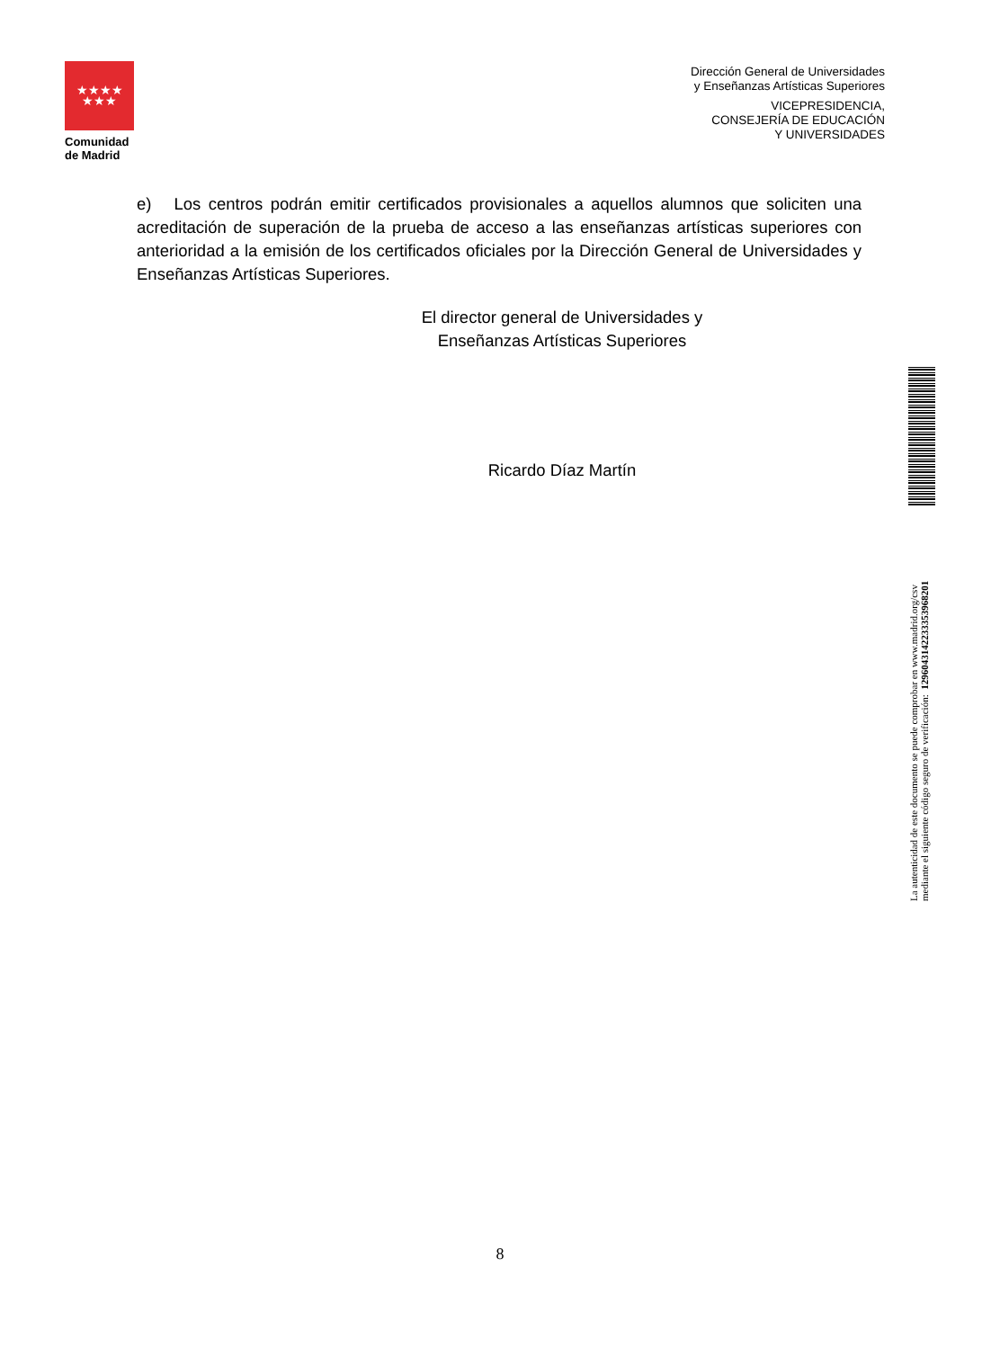★★★★
★★★
Comunidad
de Madrid
Dirección General de Universidades
y Enseñanzas Artísticas Superiores
VICEPRESIDENCIA,
CONSEJERÍA DE EDUCACIÓN
Y UNIVERSIDADES
e) Los centros podrán emitir certificados provisionales a aquellos alumnos que soliciten una acreditación de superación de la prueba de acceso a las enseñanzas artísticas superiores con anterioridad a la emisión de los certificados oficiales por la Dirección General de Universidades y Enseñanzas Artísticas Superiores.
El director general de Universidades y
Enseñanzas Artísticas Superiores
Ricardo Díaz Martín
La autenticidad de este documento se puede comprobar en www.madrid.org/csv
mediante el siguiente código seguro de verificación: 1296043142233353968201
8